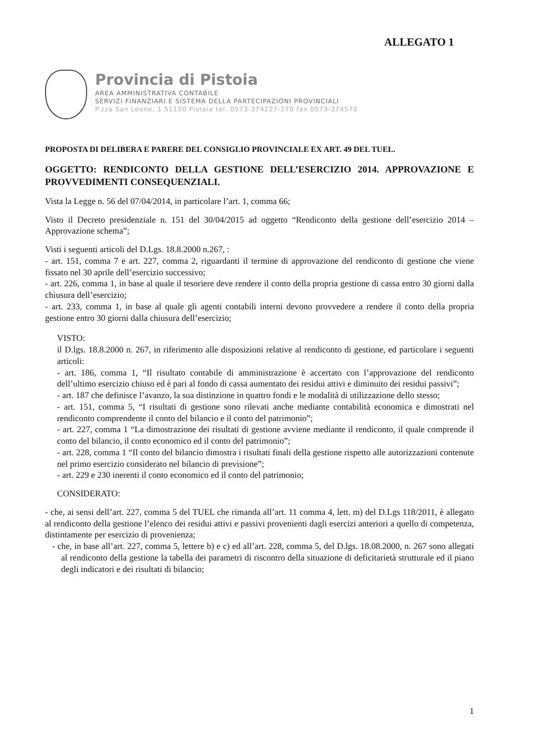ALLEGATO 1
Provincia di Pistoia
AREA AMMINISTRATIVA CONTABILE
SERVIZI FINANZIARI E SISTEMA DELLA PARTECIPAZIONI PROVINCIALI
P.zza San Leone, 1 51100 Pistoia tel. 0573-374227-270 fax 0573-374570
PROPOSTA DI DELIBERA E PARERE DEL CONSIGLIO PROVINCIALE EX ART. 49 DEL TUEL.
OGGETTO: RENDICONTO DELLA GESTIONE DELL’ESERCIZIO 2014. APPROVAZIONE E PROVVEDIMENTI CONSEQUENZIALI.
Vista la Legge n. 56 del 07/04/2014, in particolare l’art. 1, comma 66;
Visto il Decreto presidenziale n. 151 del 30/04/2015 ad oggetto “Rendiconto della gestione dell’esercizio 2014 – Approvazione schema”;
Visti i seguenti articoli del D.Lgs. 18.8.2000 n.267, :
- art. 151, comma 7 e art. 227, comma 2, riguardanti il termine di approvazione del rendiconto di gestione che viene fissato nel 30 aprile dell’esercizio successivo;
- art. 226, comma 1, in base al quale il tesoriere deve rendere il conto della propria gestione di cassa entro 30 giorni dalla chiusura dell’esercizio;
- art. 233, comma 1, in base al quale gli agenti contabili interni devono provvedere a rendere il conto della propria gestione entro 30 giorni dalla chiusura dell’esercizio;
VISTO:
il D.lgs. 18.8.2000 n. 267, in riferimento alle disposizioni relative al rendiconto di gestione, ed particolare i seguenti articoli:
- art. 186, comma 1, “Il risultato contabile di amministrazione è accertato con l’approvazione del rendiconto dell’ultimo esercizio chiuso ed è pari al fondo di cassa aumentato dei residui attivi e diminuito dei residui passivi”;
- art. 187 che definisce l’avanzo, la sua distinzione in quattro fondi e le modalità di utilizzazione dello stesso;
- art. 151, comma 5, “I risultati di gestione sono rilevati anche mediante contabilità economica e dimostrati nel rendiconto comprendente il conto del bilancio e il conto del patrimonio”;
- art. 227, comma 1 “La dimostrazione dei risultati di gestione avviene mediante il rendiconto, il quale comprende il conto del bilancio, il conto economico ed il conto del patrimonio”;
- art. 228, comma 1 “Il conto del bilancio dimostra i risultati finali della gestione rispetto alle autorizzazioni contenute nel primo esercizio considerato nel bilancio di previsione”;
- art. 229 e 230 inerenti il conto economico ed il conto del patrimonio;
CONSIDERATO:
- che, ai sensi dell’art. 227, comma 5 del TUEL che rimanda all’art. 11 comma 4, lett. m) del D.Lgs 118/2011, è allegato al rendiconto della gestione l’elenco dei residui attivi e passivi provenienti dagli esercizi anteriori a quello di competenza, distintamente per esercizio di provenienza;
- che, in base all’art. 227, comma 5, lettere b) e c) ed all’art. 228, comma 5, del D.lgs. 18.08.2000, n. 267 sono allegati al rendiconto della gestione la tabella dei parametri di riscontro della situazione di deficitarietà strutturale ed il piano degli indicatori e dei risultati di bilancio;
1